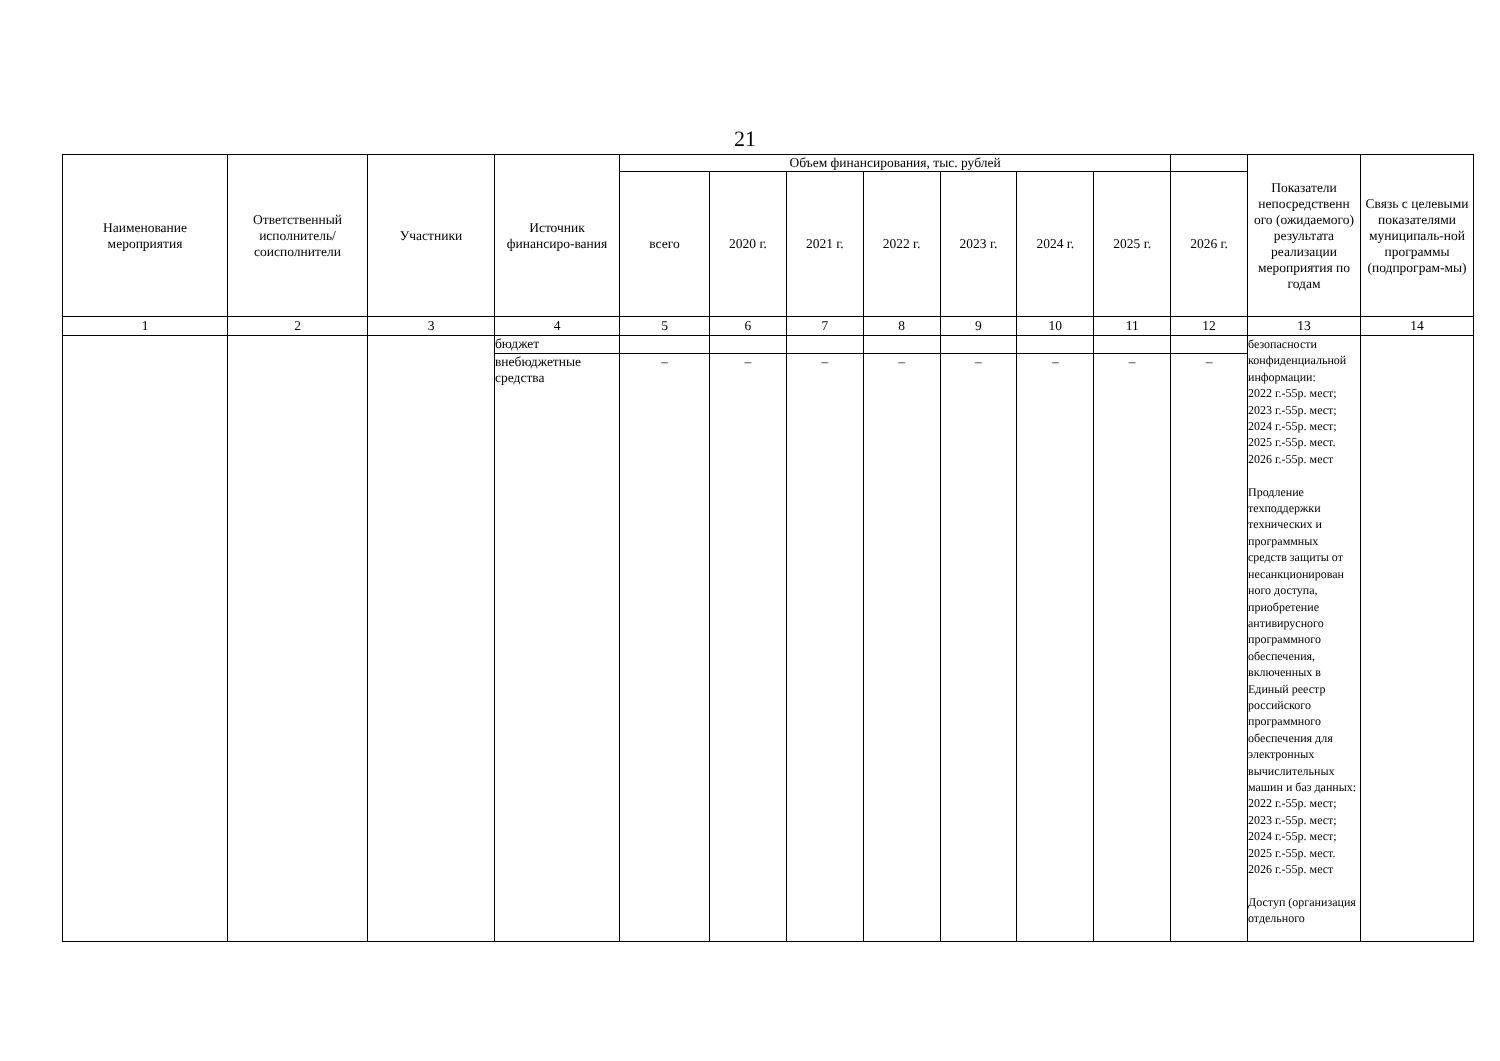21
| Наименование мероприятия | Ответственный исполнитель/ соисполнители | Участники | Источник финансиро-вания | Объем финансирования, тыс. рублей | | | | | | | | Показатели непосредственн ого (ожидаемого) результата реализации мероприятия по годам | Связь с целевыми показателями муниципаль-ной программы (подпрограм-мы) |
| --- | --- | --- | --- | --- | --- | --- | --- | --- | --- | --- | --- | --- | --- |
| | | | | всего | 2020 г. | 2021 г. | 2022 г. | 2023 г. | 2024 г. | 2025 г. | 2026 г. | | |
| 1 | 2 | 3 | 4 | 5 | 6 | 7 | 8 | 9 | 10 | 11 | 12 | 13 | 14 |
| | | | бюджет | | | | | | | | | безопасности конфиденциальной информации: 2022 г.-55р. мест; 2023 г.-55р. мест; 2024 г.-55р. мест; 2025 г.-55р. мест. 2026 г.-55р. мест Продление техподдержки технических и программных средств защиты от несанкционирован ного доступа, приобретение антивирусного программного обеспечения, включенных в Единый реестр российского программного обеспечения для электронных вычислительных машин и баз данных: 2022 г.-55р. мест; 2023 г.-55р. мест; 2024 г.-55р. мест; 2025 г.-55р. мест. 2026 г.-55р. мест Доступ (организация отдельного | |
| | | | внебюджетные средства | – | – | – | – | – | – | – | – | | |